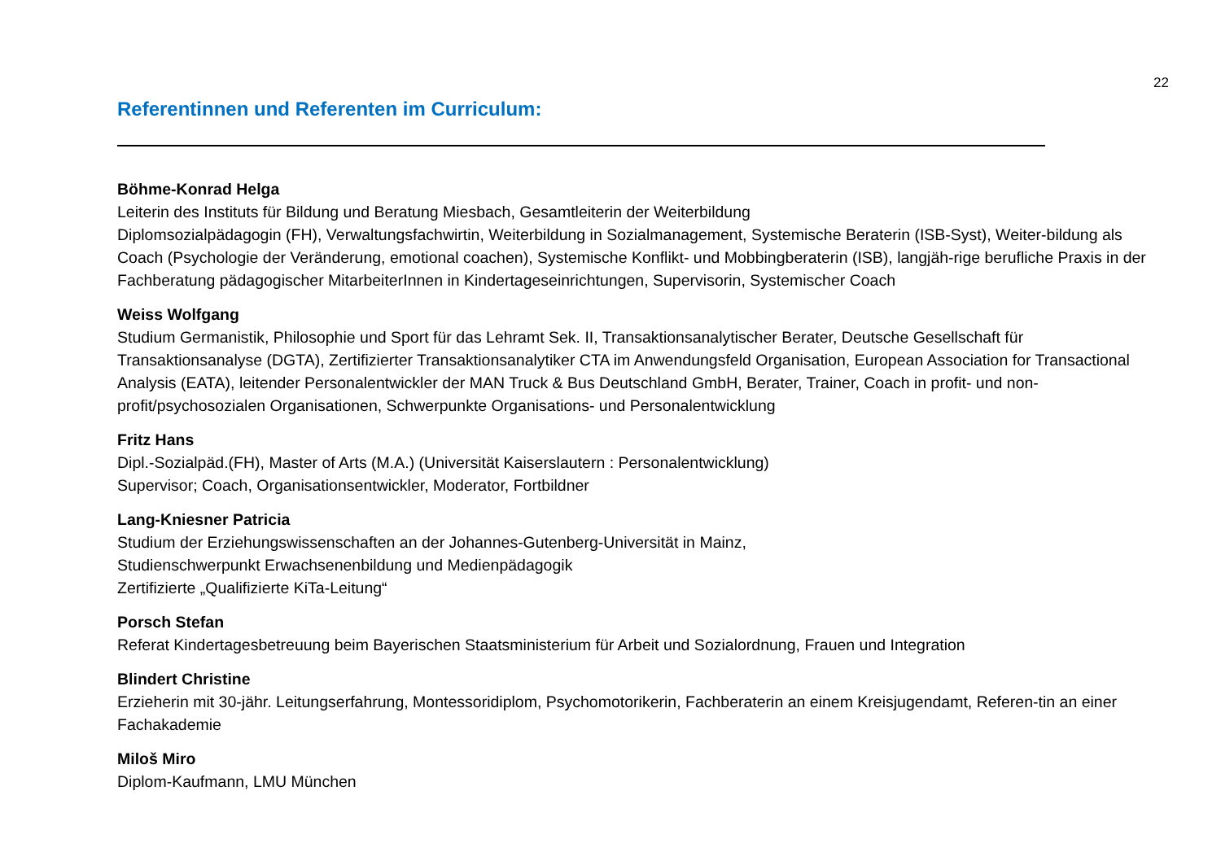22
Referentinnen und Referenten im Curriculum:
Böhme-Konrad Helga
Leiterin des Instituts für Bildung und Beratung Miesbach, Gesamtleiterin der Weiterbildung
Diplomsozialpädagogin (FH), Verwaltungsfachwirtin, Weiterbildung in Sozialmanagement, Systemische Beraterin (ISB-Syst), Weiter-bildung als Coach (Psychologie der Veränderung, emotional coachen), Systemische Konflikt- und Mobbingberaterin (ISB), langjäh-rige berufliche Praxis in der Fachberatung pädagogischer MitarbeiterInnen in Kindertageseinrichtungen, Supervisorin, Systemischer Coach
Weiss Wolfgang
Studium Germanistik, Philosophie und Sport für das Lehramt Sek. II, Transaktionsanalytischer Berater, Deutsche Gesellschaft für Transaktionsanalyse (DGTA), Zertifizierter Transaktionsanalytiker CTA im Anwendungsfeld Organisation, European Association for Transactional Analysis (EATA), leitender Personalentwickler der MAN Truck & Bus Deutschland GmbH, Berater, Trainer, Coach in profit- und non-profit/psychosozialen Organisationen, Schwerpunkte Organisations- und Personalentwicklung
Fritz Hans
Dipl.-Sozialpäd.(FH), Master of Arts (M.A.) (Universität Kaiserslautern : Personalentwicklung)
Supervisor; Coach, Organisationsentwickler, Moderator, Fortbildner
Lang-Kniesner Patricia
Studium der Erziehungswissenschaften an der Johannes-Gutenberg-Universität in Mainz,
Studienschwerpunkt Erwachsenenbildung und Medienpädagogik
Zertifizierte „Qualifizierte KiTa-Leitung“
Porsch Stefan
Referat Kindertagesbetreuung beim Bayerischen Staatsministerium für Arbeit und Sozialordnung, Frauen und Integration
Blindert Christine
Erzieherin mit 30-jähr. Leitungserfahrung, Montessoridiplom, Psychomotorikerin, Fachberaterin an einem Kreisjugendamt, Referen-tin an einer Fachakademie
Miloš Miro
Diplom-Kaufmann, LMU München